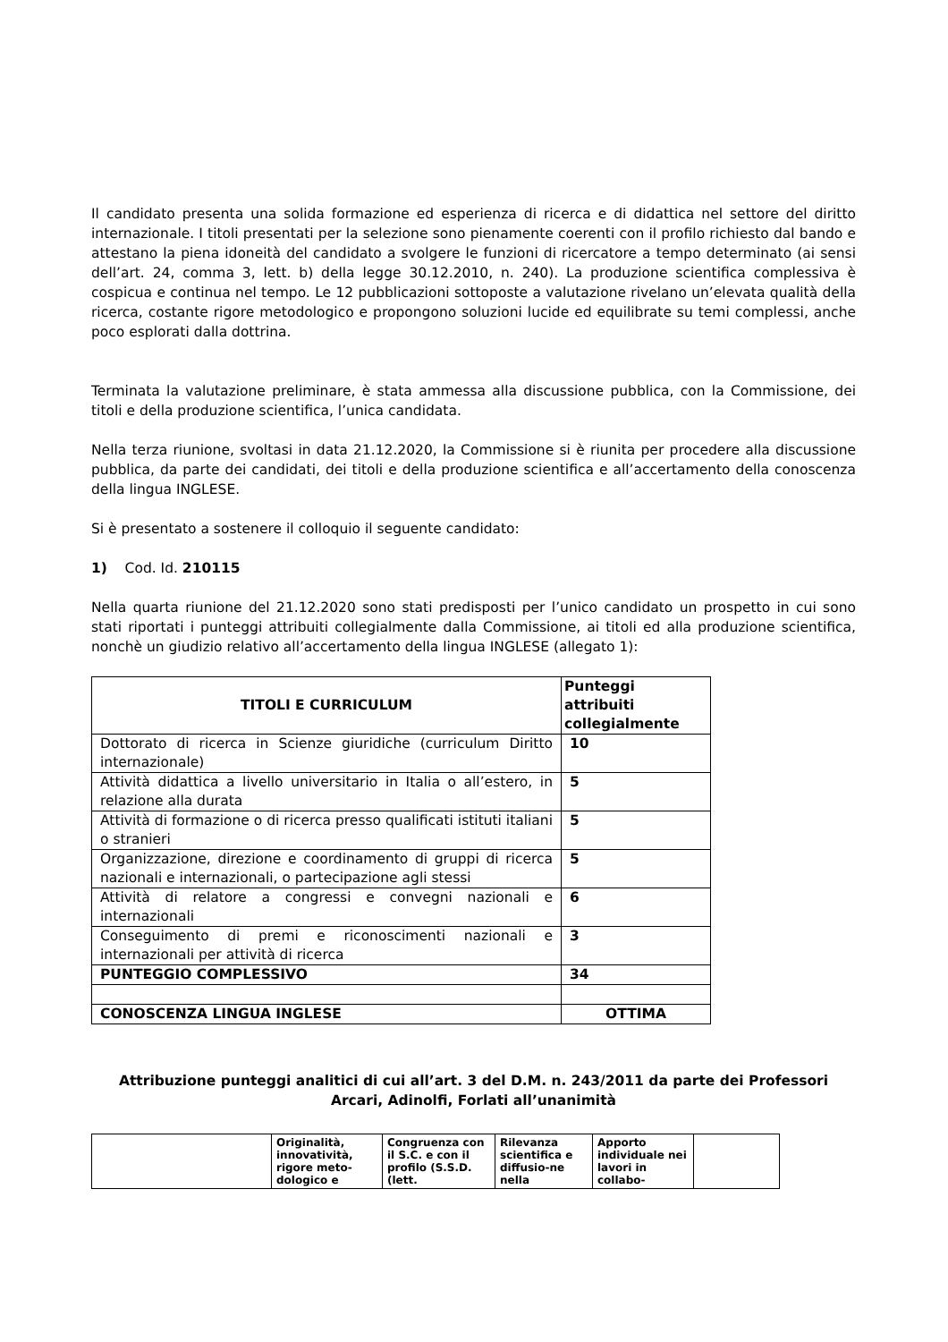Il candidato presenta una solida formazione ed esperienza di ricerca e di didattica nel settore del diritto internazionale. I titoli presentati per la selezione sono pienamente coerenti con il profilo richiesto dal bando e attestano la piena idoneità del candidato a svolgere le funzioni di ricercatore a tempo determinato (ai sensi dell’art. 24, comma 3, lett. b) della legge 30.12.2010, n. 240). La produzione scientifica complessiva è cospicua e continua nel tempo. Le 12 pubblicazioni sottoposte a valutazione rivelano un’elevata qualità della ricerca, costante rigore metodologico e propongono soluzioni lucide ed equilibrate su temi complessi, anche poco esplorati dalla dottrina.
Terminata la valutazione preliminare, è stata ammessa alla discussione pubblica, con la Commissione, dei titoli e della produzione scientifica, l’unica candidata.
Nella terza riunione, svoltasi in data 21.12.2020, la Commissione si è riunita per procedere alla discussione pubblica, da parte dei candidati, dei titoli e della produzione scientifica e all’accertamento della conoscenza della lingua INGLESE.
Si è presentato a sostenere il colloquio il seguente candidato:
1) Cod. Id. 210115
Nella quarta riunione del 21.12.2020 sono stati predisposti per l’unico candidato un prospetto in cui sono stati riportati i punteggi attribuiti collegialmente dalla Commissione, ai titoli ed alla produzione scientifica, nonchè un giudizio relativo all’accertamento della lingua INGLESE (allegato 1):
| TITOLI E CURRICULUM | Punteggi attribuiti collegialmente |
| --- | --- |
| Dottorato di ricerca in Scienze giuridiche (curriculum Diritto internazionale) | 10 |
| Attività didattica a livello universitario in Italia o all’estero, in relazione alla durata | 5 |
| Attività di formazione o di ricerca presso qualificati istituti italiani o stranieri | 5 |
| Organizzazione, direzione e coordinamento di gruppi di ricerca nazionali e internazionali, o partecipazione agli stessi | 5 |
| Attività di relatore a congressi e convegni nazionali e internazionali | 6 |
| Conseguimento di premi e riconoscimenti nazionali e internazionali per attività di ricerca | 3 |
| PUNTEGGIO COMPLESSIVO | 34 |
| CONOSCENZA LINGUA INGLESE | OTTIMA |
Attribuzione punteggi analitici di cui all’art. 3 del D.M. n. 243/2011 da parte dei Professori Arcari, Adinolfi, Forlati all’unanimità
| | Originalità, innovatività, rigore meto-dologico e | Congruenza con il S.C. e con il profilo (S.S.D. (lett. | Rilevanza scientifica e diffusio-ne nella | Apporto individuale nei lavori in collabo- | |